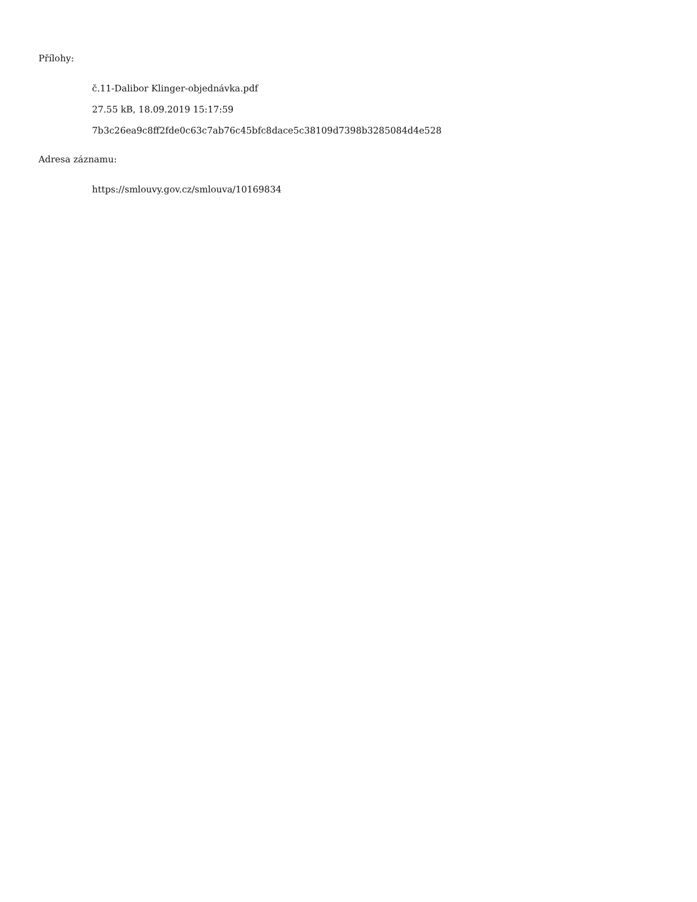Přílohy:
č.11-Dalibor Klinger-objednávka.pdf
27.55 kB, 18.09.2019 15:17:59
7b3c26ea9c8ff2fde0c63c7ab76c45bfc8dace5c38109d7398b3285084d4e528
Adresa záznamu:
https://smlouvy.gov.cz/smlouva/10169834